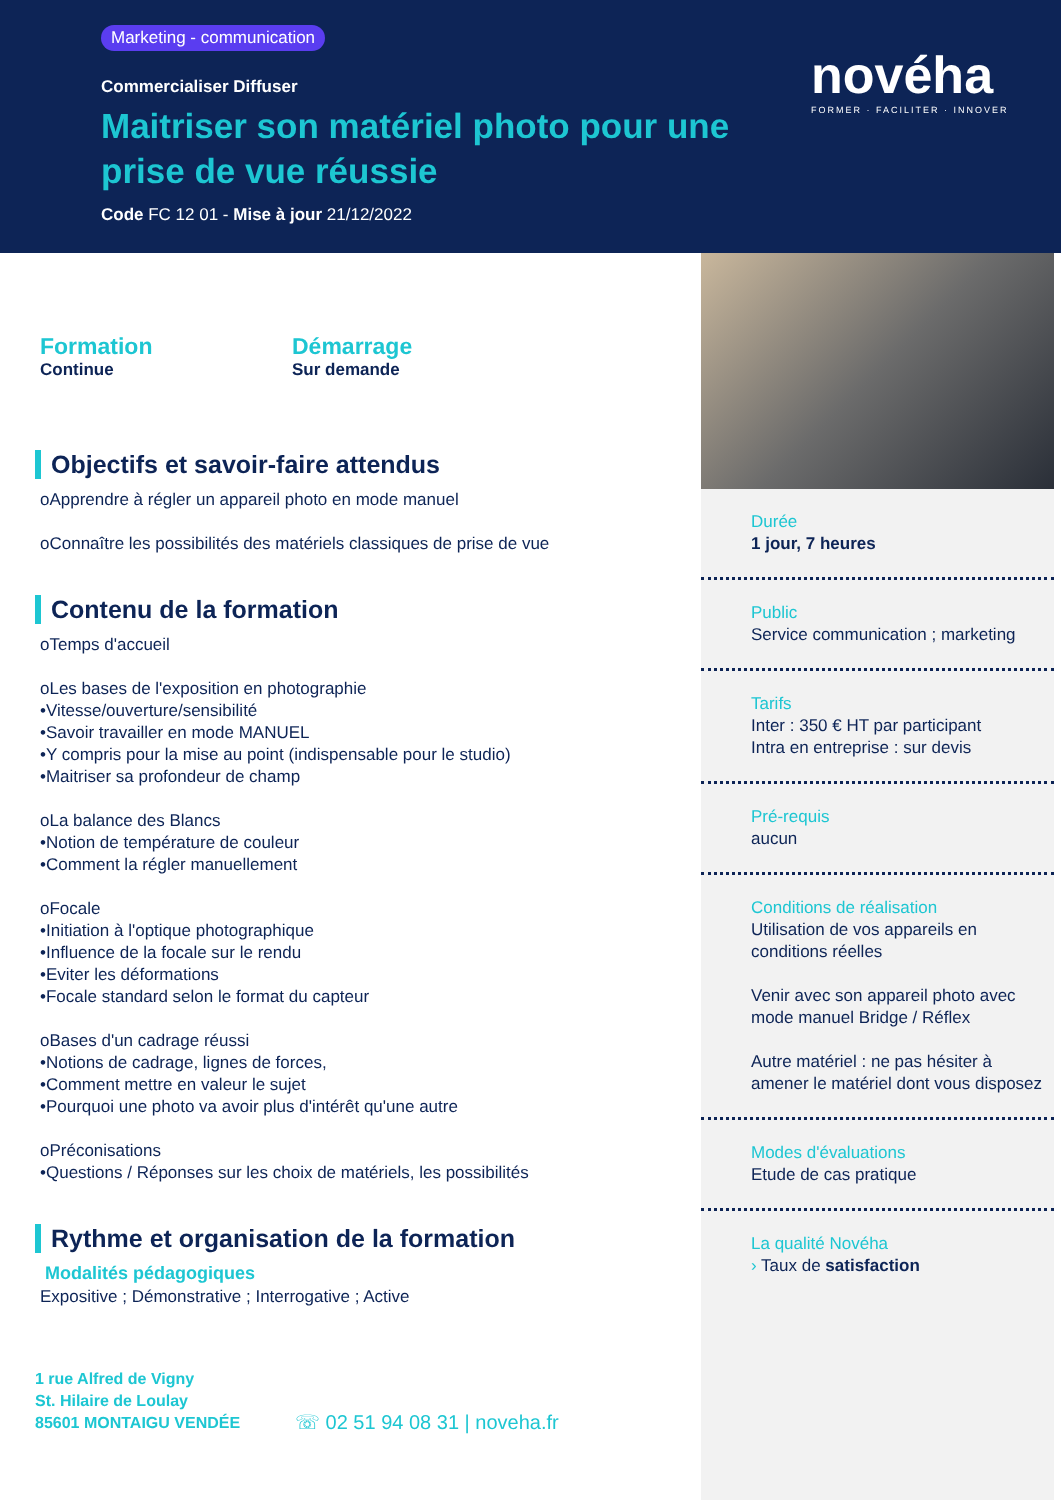Marketing - communication
Commercialiser Diffuser
Maitriser son matériel photo pour une prise de vue réussie
Code FC 12 01 - Mise à jour 21/12/2022
novéha
FORMER · FACILITER · INNOVER
Formation
Continue
Démarrage
Sur demande
Objectifs et savoir-faire attendus
oApprendre à régler un appareil photo en mode manuel
oConnaître les possibilités des matériels classiques de prise de vue
Contenu de la formation
oTemps d'accueil
oLes bases de l'exposition en photographie
•Vitesse/ouverture/sensibilité
•Savoir travailler en mode MANUEL
•Y compris pour la mise au point (indispensable pour le studio)
•Maitriser sa profondeur de champ
oLa balance des Blancs
•Notion de température de couleur
•Comment la régler manuellement
oFocale
•Initiation à l'optique photographique
•Influence de la focale sur le rendu
•Eviter les déformations
•Focale standard selon le format du capteur
oBases d'un cadrage réussi
•Notions de cadrage, lignes de forces,
•Comment mettre en valeur le sujet
•Pourquoi une photo va avoir plus d'intérêt qu'une autre
oPréconisations
•Questions / Réponses sur les choix de matériels, les possibilités
Rythme et organisation de la formation
Modalités pédagogiques
Expositive ; Démonstrative ; Interrogative ; Active
1 rue Alfred de Vigny
St. Hilaire de Loulay
85601 MONTAIGU VENDÉE
☏ 02 51 94 08 31 | noveha.fr
Durée
1 jour, 7 heures
Public
Service communication ; marketing
Tarifs
Inter : 350 € HT par participant
Intra en entreprise : sur devis
Pré-requis
aucun
Conditions de réalisation
Utilisation de vos appareils en conditions réelles
Venir avec son appareil photo avec mode manuel Bridge / Réflex
Autre matériel : ne pas hésiter à amener le matériel dont vous disposez
Modes d'évaluations
Etude de cas pratique
La qualité Novéha
› Taux de satisfaction